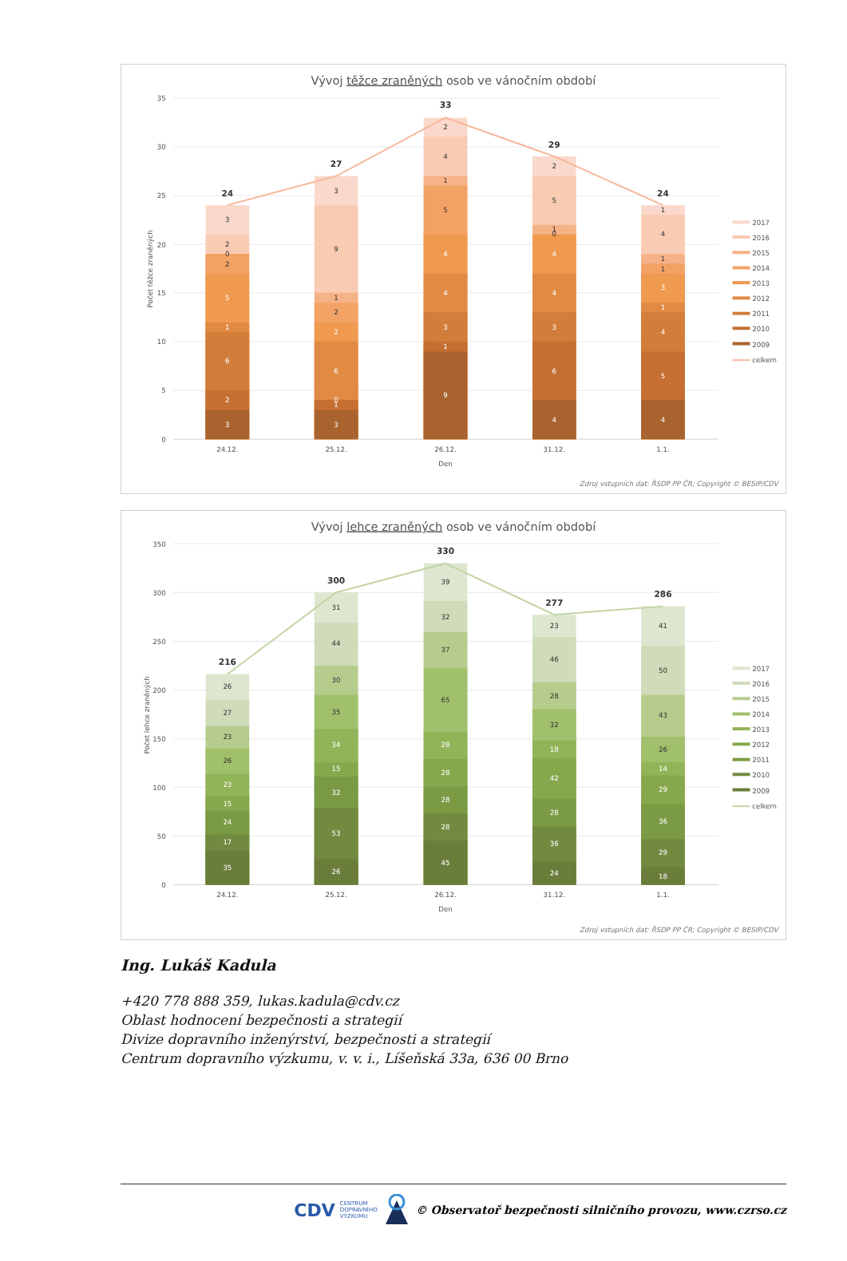Vývoj těžce zraněných osob ve vánočním období
0
5
10
15
20
25
30
35
Počet těžce zraněných
3
2
6
1
5
2
0
2
3
3
1
0
6
2
2
1
9
3
9
1
3
4
4
5
1
4
2
4
6
3
4
4
0
1
5
2
4
5
4
1
3
1
1
4
1
24
27
33
29
24
24.12.
25.12.
26.12.
31.12.
1.1.
Den
2017
2016
2015
2014
2013
2012
2011
2010
2009
celkem
Zdroj vstupních dat: ŘSDP PP ČR; Copyright © BESIP/CDV
Vývoj lehce zraněných osob ve vánočním období
0
50
100
150
200
250
300
350
Počet lehce zraněných
35
17
24
15
23
26
23
27
26
26
53
32
15
34
35
30
44
31
45
28
28
28
28
65
37
32
39
24
36
28
42
18
32
28
46
23
18
29
36
29
14
26
43
50
41
216
300
330
277
286
24.12.
25.12.
26.12.
31.12.
1.1.
Den
2017
2016
2015
2014
2013
2012
2011
2010
2009
celkem
Zdroj vstupních dat: ŘSDP PP ČR; Copyright © BESIP/CDV
Ing. Lukáš Kadula
+420 778 888 359, lukas.kadula@cdv.cz
Oblast hodnocení bezpečnosti a strategií
Divize dopravního inženýrství, bezpečnosti a strategií
Centrum dopravního výzkumu, v. v. i., Líšeňská 33a, 636 00 Brno
CDV CENTRUM
DOPRAVNÍHO
VÝZKUMU © Observatoř bezpečnosti silničního provozu, www.czrso.cz